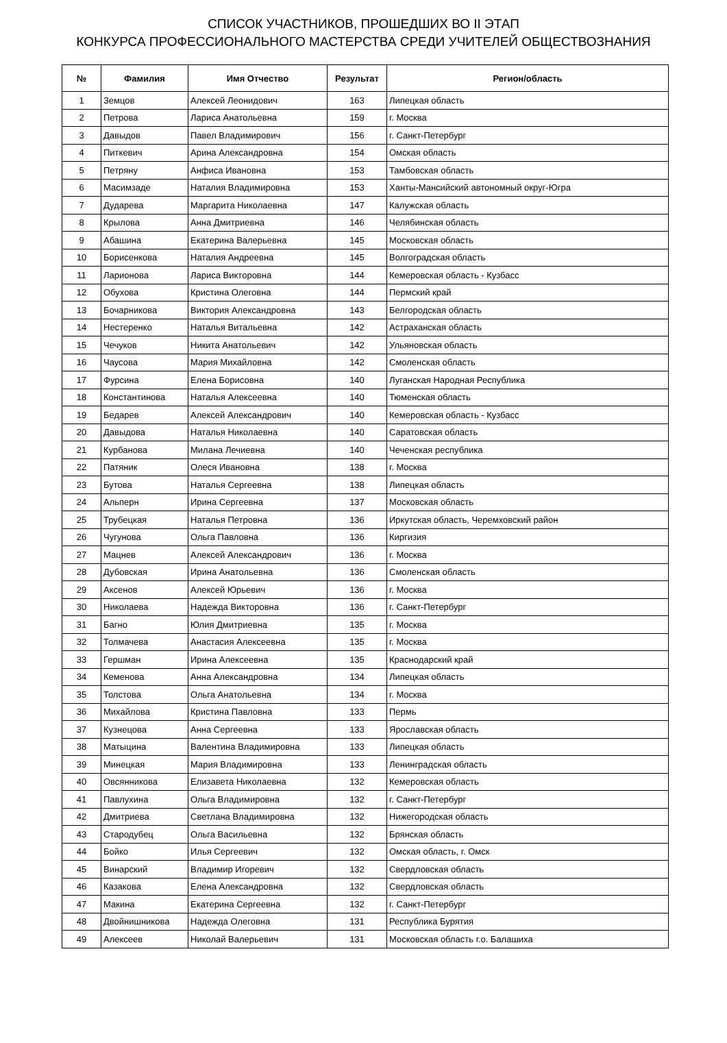СПИСОК УЧАСТНИКОВ, ПРОШЕДШИХ ВО II ЭТАП
КОНКУРСА ПРОФЕССИОНАЛЬНОГО МАСТЕРСТВА СРЕДИ УЧИТЕЛЕЙ ОБЩЕСТВОЗНАНИЯ
| № | Фамилия | Имя Отчество | Результат | Регион/область |
| --- | --- | --- | --- | --- |
| 1 | Земцов | Алексей Леонидович | 163 | Липецкая область |
| 2 | Петрова | Лариса Анатольевна | 159 | г. Москва |
| 3 | Давыдов | Павел Владимирович | 156 | г. Санкт-Петербург |
| 4 | Питкевич | Арина Александровна | 154 | Омская область |
| 5 | Петряну | Анфиса Ивановна | 153 | Тамбовская область |
| 6 | Масимзаде | Наталия Владимировна | 153 | Ханты-Мансийский автономный округ-Югра |
| 7 | Дударева | Маргарита Николаевна | 147 | Калужская область |
| 8 | Крылова | Анна Дмитриевна | 146 | Челябинская область |
| 9 | Абашина | Екатерина Валерьевна | 145 | Московская область |
| 10 | Борисенкова | Наталия Андреевна | 145 | Волгоградская область |
| 11 | Ларионова | Лариса Викторовна | 144 | Кемеровская область - Кузбасс |
| 12 | Обухова | Кристина Олеговна | 144 | Пермский край |
| 13 | Бочарникова | Виктория Александровна | 143 | Белгородская область |
| 14 | Нестеренко | Наталья Витальевна | 142 | Астраханская область |
| 15 | Чечуков | Никита Анатольевич | 142 | Ульяновская область |
| 16 | Чаусова | Мария Михайловна | 142 | Смоленская область |
| 17 | Фурсина | Елена Борисовна | 140 | Луганская Народная Республика |
| 18 | Константинова | Наталья Алексеевна | 140 | Тюменская область |
| 19 | Бедарев | Алексей Александрович | 140 | Кемеровская область - Кузбасс |
| 20 | Давыдова | Наталья Николаевна | 140 | Саратовская область |
| 21 | Курбанова | Милана Лечиевна | 140 | Чеченская республика |
| 22 | Патяник | Олеся Ивановна | 138 | г. Москва |
| 23 | Бутова | Наталья Сергеевна | 138 | Липецкая область |
| 24 | Альперн | Ирина Сергеевна | 137 | Московская область |
| 25 | Трубецкая | Наталья Петровна | 136 | Иркутская область, Черемховский район |
| 26 | Чугунова | Ольга Павловна | 136 | Киргизия |
| 27 | Мацнев | Алексей Александрович | 136 | г. Москва |
| 28 | Дубовская | Ирина Анатольевна | 136 | Смоленская область |
| 29 | Аксенов | Алексей Юрьевич | 136 | г. Москва |
| 30 | Николаева | Надежда Викторовна | 136 | г. Санкт-Петербург |
| 31 | Багно | Юлия Дмитриевна | 135 | г. Москва |
| 32 | Толмачева | Анастасия Алексеевна | 135 | г. Москва |
| 33 | Гершман | Ирина Алексеевна | 135 | Краснодарский край |
| 34 | Кеменова | Анна Александровна | 134 | Липецкая область |
| 35 | Толстова | Ольга Анатольевна | 134 | г. Москва |
| 36 | Михайлова | Кристина Павловна | 133 | Пермь |
| 37 | Кузнецова | Анна Сергеевна | 133 | Ярославская область |
| 38 | Матыцина | Валентина Владимировна | 133 | Липецкая область |
| 39 | Минецкая | Мария Владимировна | 133 | Ленинградская область |
| 40 | Овсянникова | Елизавета Николаевна | 132 | Кемеровская область |
| 41 | Павлухина | Ольга Владимировна | 132 | г. Санкт-Петербург |
| 42 | Дмитриева | Светлана Владимировна | 132 | Нижегородская область |
| 43 | Стародубец | Ольга Васильевна | 132 | Брянская область |
| 44 | Бойко | Илья Сергеевич | 132 | Омская область, г. Омск |
| 45 | Винарский | Владимир Игоревич | 132 | Свердловская область |
| 46 | Казакова | Елена Александровна | 132 | Свердловская область |
| 47 | Макина | Екатерина Сергеевна | 132 | г. Санкт-Петербург |
| 48 | Двойнишникова | Надежда Олеговна | 131 | Республика Бурятия |
| 49 | Алексеев | Николай Валерьевич | 131 | Московская область г.о. Балашиха |